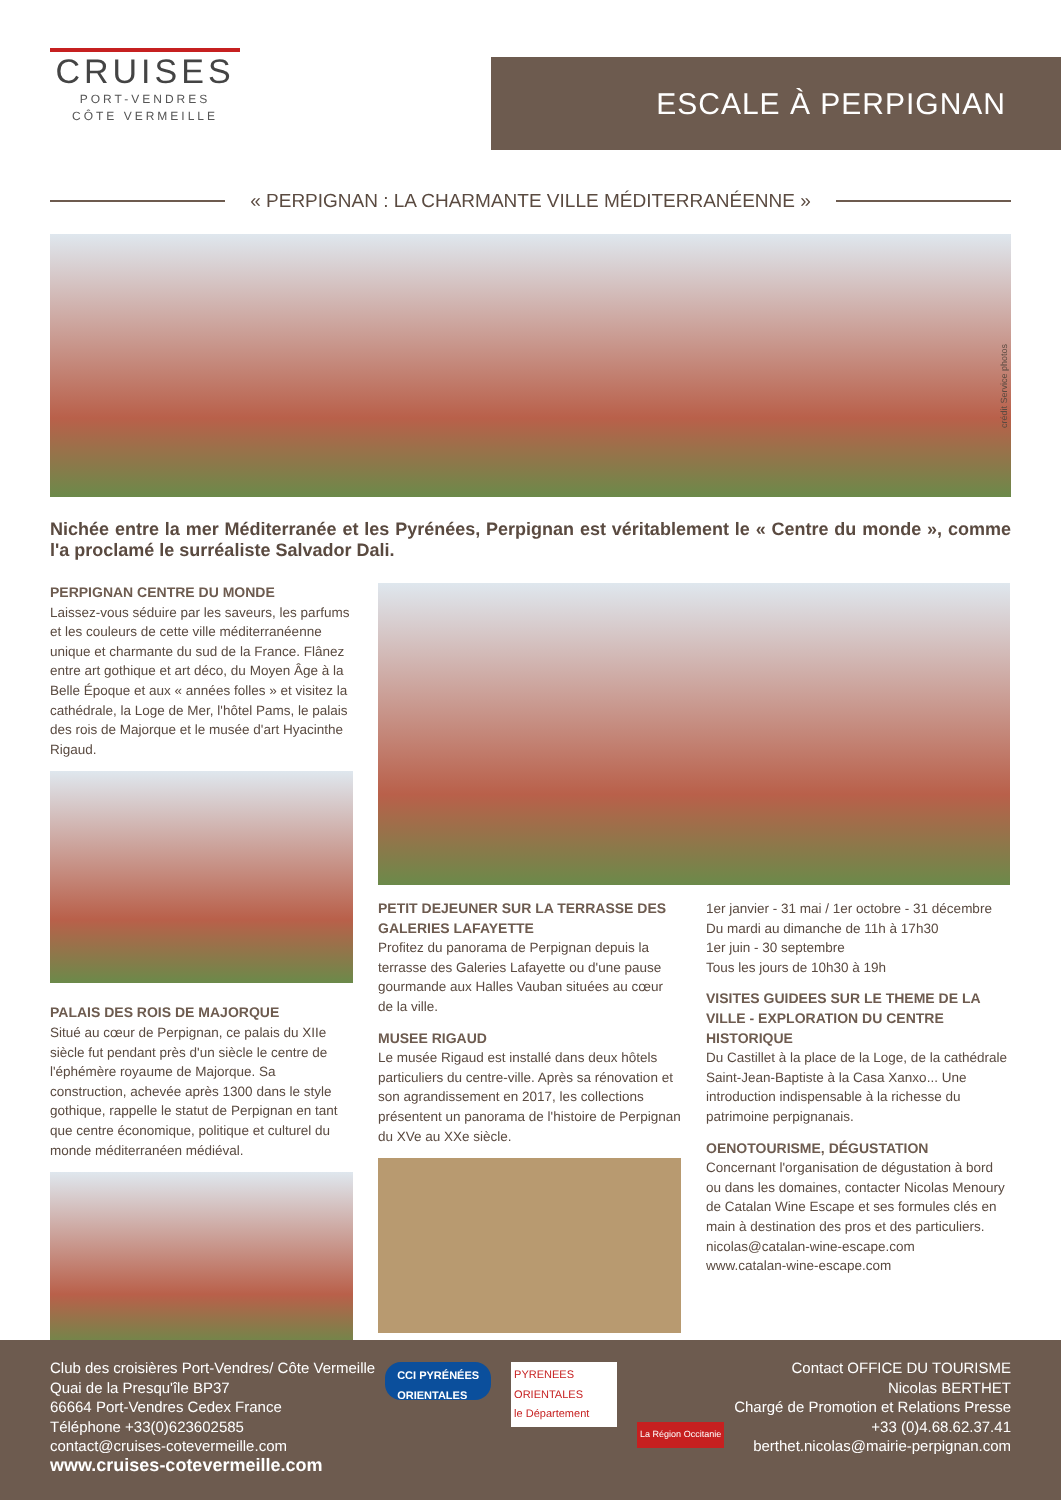CRUISES
PORT-VENDRES
CÔTE VERMEILLE
ESCALE À PERPIGNAN
« PERPIGNAN : LA CHARMANTE VILLE MÉDITERRANÉENNE »
crédit Service photos
Nichée entre la mer Méditerranée et les Pyrénées, Perpignan est véritablement le « Centre du monde », comme l'a proclamé le surréaliste Salvador Dali.
PERPIGNAN CENTRE DU MONDE
Laissez-vous séduire par les saveurs, les parfums et les couleurs de cette ville méditerranéenne unique et charmante du sud de la France. Flânez entre art gothique et art déco, du Moyen Âge à la Belle Époque et aux « années folles » et visitez la cathédrale, la Loge de Mer, l'hôtel Pams, le palais des rois de Majorque et le musée d'art Hyacinthe Rigaud.
PALAIS DES ROIS DE MAJORQUE
Situé au cœur de Perpignan, ce palais du XIIe siècle fut pendant près d'un siècle le centre de l'éphémère royaume de Majorque. Sa construction, achevée après 1300 dans le style gothique, rappelle le statut de Perpignan en tant que centre économique, politique et culturel du monde méditerranéen médiéval.
PETIT DEJEUNER SUR LA TERRASSE DES GALERIES LAFAYETTE
Profitez du panorama de Perpignan depuis la terrasse des Galeries Lafayette ou d'une pause gourmande aux Halles Vauban situées au cœur de la ville.
MUSEE RIGAUD
Le musée Rigaud est installé dans deux hôtels particuliers du centre-ville. Après sa rénovation et son agrandissement en 2017, les collections présentent un panorama de l'histoire de Perpignan du XVe au XXe siècle.
1er janvier - 31 mai / 1er octobre - 31 décembre
Du mardi au dimanche de 11h à 17h30
1er juin - 30 septembre
Tous les jours de 10h30 à 19h
VISITES GUIDEES SUR LE THEME DE LA VILLE - EXPLORATION DU CENTRE HISTORIQUE
Du Castillet à la place de la Loge, de la cathédrale Saint-Jean-Baptiste à la Casa Xanxo... Une introduction indispensable à la richesse du patrimoine perpignanais.
OENOTOURISME, DÉGUSTATION
Concernant l'organisation de dégustation à bord ou dans les domaines, contacter Nicolas Menoury de Catalan Wine Escape et ses formules clés en main à destination des pros et des particuliers.
nicolas@catalan-wine-escape.com
www.catalan-wine-escape.com
Club des croisières Port-Vendres/ Côte Vermeille
Quai de la Presqu'île BP37
66664 Port-Vendres Cedex France
Téléphone +33(0)623602585
contact@cruises-cotevermeille.com
www.cruises-cotevermeille.com
CCI PYRÉNÉES
ORIENTALES
PYRENEES ORIENTALES
le Département
La Région Occitanie
Contact OFFICE DU TOURISME
Nicolas BERTHET
Chargé de Promotion et Relations Presse
+33 (0)4.68.62.37.41
berthet.nicolas@mairie-perpignan.com